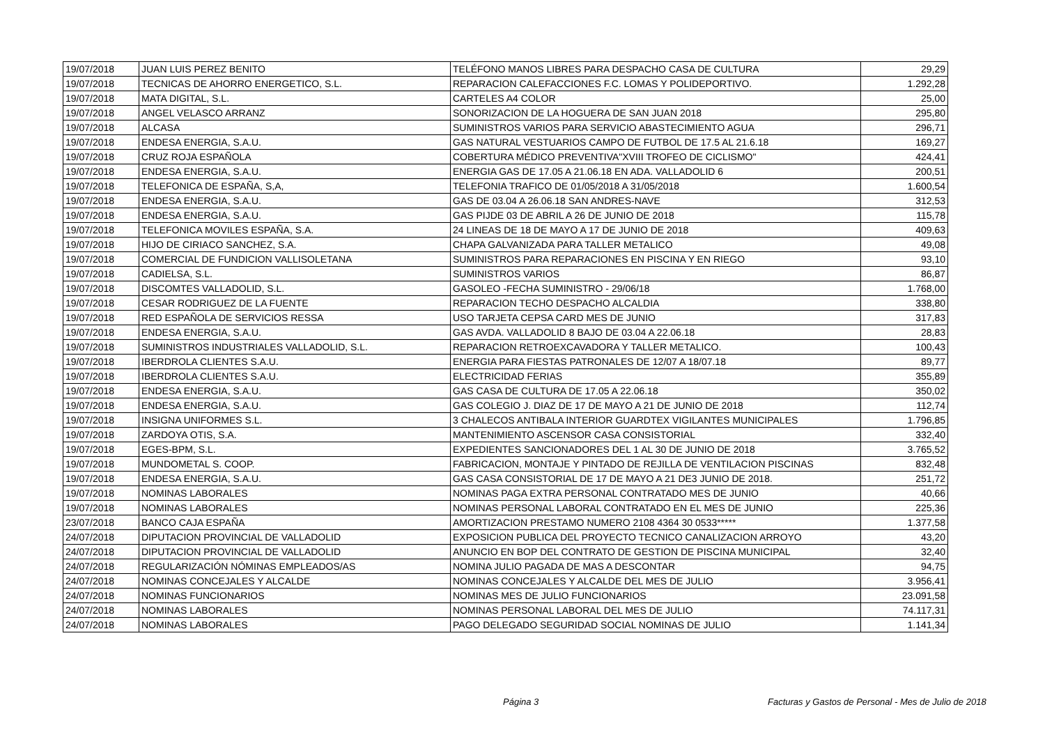| 19/07/2018 | JUAN LUIS PEREZ BENITO | TELÉFONO MANOS LIBRES PARA DESPACHO CASA DE CULTURA | 29,29 |
| 19/07/2018 | TECNICAS DE AHORRO ENERGETICO, S.L. | REPARACION CALEFACCIONES F.C. LOMAS Y POLIDEPORTIVO. | 1.292,28 |
| 19/07/2018 | MATA DIGITAL, S.L. | CARTELES A4 COLOR | 25,00 |
| 19/07/2018 | ANGEL VELASCO ARRANZ | SONORIZACION DE LA HOGUERA DE SAN JUAN 2018 | 295,80 |
| 19/07/2018 | ALCASA | SUMINISTROS VARIOS PARA SERVICIO ABASTECIMIENTO AGUA | 296,71 |
| 19/07/2018 | ENDESA ENERGIA, S.A.U. | GAS NATURAL VESTUARIOS CAMPO DE FUTBOL DE 17.5 AL 21.6.18 | 169,27 |
| 19/07/2018 | CRUZ ROJA ESPAÑOLA | COBERTURA MÉDICO PREVENTIVA"XVIII TROFEO DE CICLISMO" | 424,41 |
| 19/07/2018 | ENDESA ENERGIA, S.A.U. | ENERGIA GAS DE 17.05 A 21.06.18 EN ADA. VALLADOLID 6 | 200,51 |
| 19/07/2018 | TELEFONICA DE ESPAÑA, S,A, | TELEFONIA TRAFICO DE 01/05/2018 A 31/05/2018 | 1.600,54 |
| 19/07/2018 | ENDESA ENERGIA, S.A.U. | GAS DE 03.04 A 26.06.18 SAN ANDRES-NAVE | 312,53 |
| 19/07/2018 | ENDESA ENERGIA, S.A.U. | GAS PIJDE 03 DE ABRIL A 26 DE JUNIO DE 2018 | 115,78 |
| 19/07/2018 | TELEFONICA MOVILES ESPAÑA, S.A. | 24 LINEAS DE 18 DE MAYO A 17 DE JUNIO DE 2018 | 409,63 |
| 19/07/2018 | HIJO DE CIRIACO SANCHEZ, S.A. | CHAPA GALVANIZADA PARA TALLER METALICO | 49,08 |
| 19/07/2018 | COMERCIAL DE FUNDICION VALLISOLETANA | SUMINISTROS PARA REPARACIONES EN PISCINA Y EN RIEGO | 93,10 |
| 19/07/2018 | CADIELSA, S.L. | SUMINISTROS VARIOS | 86,87 |
| 19/07/2018 | DISCOMTES VALLADOLID, S.L. | GASOLEO -FECHA SUMINISTRO - 29/06/18 | 1.768,00 |
| 19/07/2018 | CESAR RODRIGUEZ DE LA FUENTE | REPARACION TECHO DESPACHO ALCALDIA | 338,80 |
| 19/07/2018 | RED ESPAÑOLA DE SERVICIOS RESSA | USO TARJETA CEPSA CARD MES DE JUNIO | 317,83 |
| 19/07/2018 | ENDESA ENERGIA, S.A.U. | GAS AVDA. VALLADOLID 8 BAJO DE 03.04 A 22.06.18 | 28,83 |
| 19/07/2018 | SUMINISTROS INDUSTRIALES VALLADOLID, S.L. | REPARACION RETROEXCAVADORA Y TALLER METALICO. | 100,43 |
| 19/07/2018 | IBERDROLA CLIENTES S.A.U. | ENERGIA PARA FIESTAS PATRONALES DE 12/07 A 18/07.18 | 89,77 |
| 19/07/2018 | IBERDROLA CLIENTES S.A.U. | ELECTRICIDAD FERIAS | 355,89 |
| 19/07/2018 | ENDESA ENERGIA, S.A.U. | GAS CASA DE CULTURA DE 17.05 A 22.06.18 | 350,02 |
| 19/07/2018 | ENDESA ENERGIA, S.A.U. | GAS COLEGIO J. DIAZ DE 17 DE MAYO A 21 DE JUNIO DE 2018 | 112,74 |
| 19/07/2018 | INSIGNA UNIFORMES S.L. | 3 CHALECOS ANTIBALA INTERIOR GUARDTEX VIGILANTES MUNICIPALES | 1.796,85 |
| 19/07/2018 | ZARDOYA OTIS, S.A. | MANTENIMIENTO ASCENSOR CASA CONSISTORIAL | 332,40 |
| 19/07/2018 | EGES-BPM, S.L. | EXPEDIENTES SANCIONADORES DEL 1 AL 30 DE JUNIO DE 2018 | 3.765,52 |
| 19/07/2018 | MUNDOMETAL S. COOP. | FABRICACION, MONTAJE Y PINTADO DE REJILLA DE VENTILACION PISCINAS | 832,48 |
| 19/07/2018 | ENDESA ENERGIA, S.A.U. | GAS CASA CONSISTORIAL DE 17 DE MAYO A 21 DE3 JUNIO DE 2018. | 251,72 |
| 19/07/2018 | NOMINAS LABORALES | NOMINAS PAGA EXTRA PERSONAL CONTRATADO MES DE JUNIO | 40,66 |
| 19/07/2018 | NOMINAS LABORALES | NOMINAS PERSONAL LABORAL CONTRATADO EN EL MES DE JUNIO | 225,36 |
| 23/07/2018 | BANCO CAJA ESPAÑA | AMORTIZACION PRESTAMO NUMERO 2108 4364 30 0533***** | 1.377,58 |
| 24/07/2018 | DIPUTACION PROVINCIAL DE VALLADOLID | EXPOSICION PUBLICA DEL PROYECTO TECNICO CANALIZACION ARROYO | 43,20 |
| 24/07/2018 | DIPUTACION PROVINCIAL DE VALLADOLID | ANUNCIO EN BOP DEL CONTRATO DE GESTION DE PISCINA MUNICIPAL | 32,40 |
| 24/07/2018 | REGULARIZACIÓN NÓMINAS EMPLEADOS/AS | NOMINA JULIO PAGADA DE MAS A DESCONTAR | 94,75 |
| 24/07/2018 | NOMINAS CONCEJALES Y ALCALDE | NOMINAS CONCEJALES Y ALCALDE DEL MES DE JULIO | 3.956,41 |
| 24/07/2018 | NOMINAS FUNCIONARIOS | NOMINAS MES DE JULIO FUNCIONARIOS | 23.091,58 |
| 24/07/2018 | NOMINAS LABORALES | NOMINAS PERSONAL LABORAL DEL MES DE JULIO | 74.117,31 |
| 24/07/2018 | NOMINAS LABORALES | PAGO DELEGADO SEGURIDAD SOCIAL NOMINAS DE JULIO | 1.141,34 |
Página 3
Facturas y Gastos de Personal - Mes de Julio de 2018